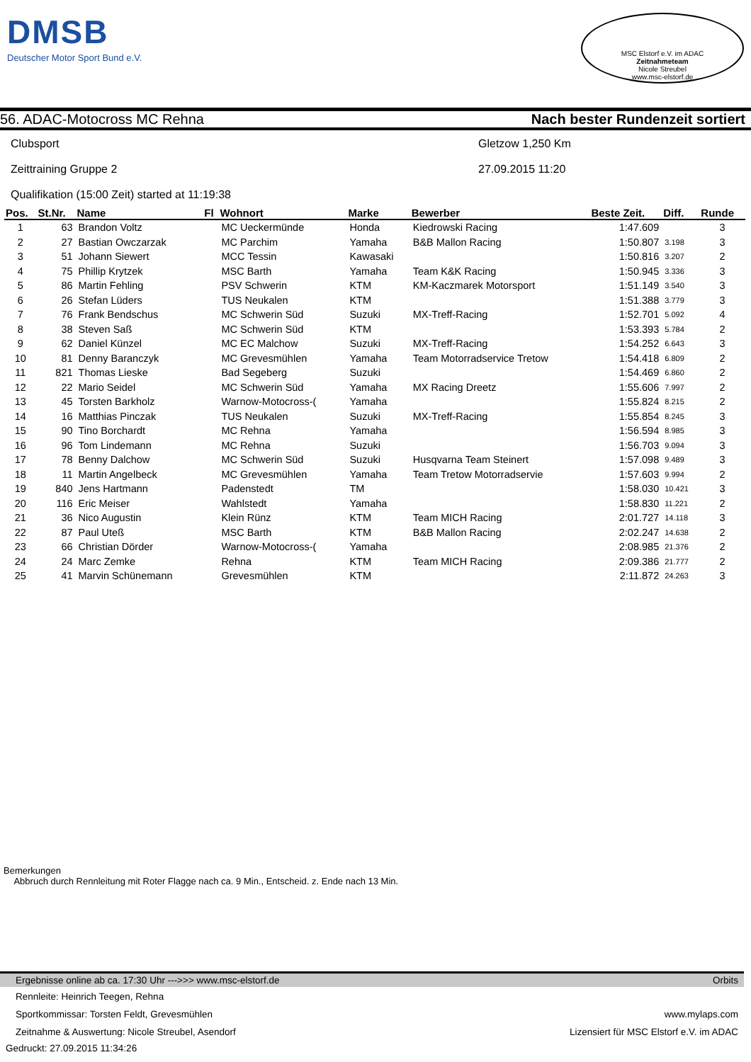DMSB
Deutscher Motor Sport Bund e.V.
MSC Elstorf e.V. im ADAC
Zeitnahmeteam
Nicole Streubel
www.msc-elstorf.de
56. ADAC-Motocross MC Rehna
Nach bester Rundenzeit sortiert
Clubsport Gletzow 1,250 Km
Zeittraining Gruppe 2 27.09.2015 11:20
Qualifikation (15:00 Zeit) started at 11:19:38
| Pos. | St.Nr. | Name | Fl | Wohnort | Marke | Bewerber | Beste Zeit. | Diff. | Runde |
| --- | --- | --- | --- | --- | --- | --- | --- | --- | --- |
| 1 | 63 | Brandon Voltz | | MC Ueckermünde | Honda | Kiedrowski Racing | 1:47.609 | | 3 |
| 2 | 27 | Bastian Owczarzak | | MC Parchim | Yamaha | B&B Mallon Racing | 1:50.807 | 3.198 | 3 |
| 3 | 51 | Johann Siewert | | MCC Tessin | Kawasaki | | 1:50.816 | 3.207 | 2 |
| 4 | 75 | Phillip Krytzek | | MSC Barth | Yamaha | Team K&K Racing | 1:50.945 | 3.336 | 3 |
| 5 | 86 | Martin Fehling | | PSV Schwerin | KTM | KM-Kaczmarek Motorsport | 1:51.149 | 3.540 | 3 |
| 6 | 26 | Stefan Lüders | | TUS Neukalen | KTM | | 1:51.388 | 3.779 | 3 |
| 7 | 76 | Frank Bendschus | | MC Schwerin Süd | Suzuki | MX-Treff-Racing | 1:52.701 | 5.092 | 4 |
| 8 | 38 | Steven Saß | | MC Schwerin Süd | KTM | | 1:53.393 | 5.784 | 2 |
| 9 | 62 | Daniel Künzel | | MC EC Malchow | Suzuki | MX-Treff-Racing | 1:54.252 | 6.643 | 3 |
| 10 | 81 | Denny Baranczyk | | MC Grevesmühlen | Yamaha | Team Motorradservice Tretow | 1:54.418 | 6.809 | 2 |
| 11 | 821 | Thomas Lieske | | Bad Segeberg | Suzuki | | 1:54.469 | 6.860 | 2 |
| 12 | 22 | Mario Seidel | | MC Schwerin Süd | Yamaha | MX Racing Dreetz | 1:55.606 | 7.997 | 2 |
| 13 | 45 | Torsten Barkholz | | Warnow-Motocross-( | Yamaha | | 1:55.824 | 8.215 | 2 |
| 14 | 16 | Matthias Pinczak | | TUS Neukalen | Suzuki | MX-Treff-Racing | 1:55.854 | 8.245 | 3 |
| 15 | 90 | Tino Borchardt | | MC Rehna | Yamaha | | 1:56.594 | 8.985 | 3 |
| 16 | 96 | Tom Lindemann | | MC Rehna | Suzuki | | 1:56.703 | 9.094 | 3 |
| 17 | 78 | Benny Dalchow | | MC Schwerin Süd | Suzuki | Husqvarna Team Steinert | 1:57.098 | 9.489 | 3 |
| 18 | 11 | Martin Angelbeck | | MC Grevesmühlen | Yamaha | Team Tretow Motorradservie | 1:57.603 | 9.994 | 2 |
| 19 | 840 | Jens Hartmann | | Padenstedt | TM | | 1:58.030 | 10.421 | 3 |
| 20 | 116 | Eric Meiser | | Wahlstedt | Yamaha | | 1:58.830 | 11.221 | 2 |
| 21 | 36 | Nico Augustin | | Klein Rünz | KTM | Team MICH Racing | 2:01.727 | 14.118 | 3 |
| 22 | 87 | Paul Uteß | | MSC Barth | KTM | B&B Mallon Racing | 2:02.247 | 14.638 | 2 |
| 23 | 66 | Christian Dörder | | Warnow-Motocross-( | Yamaha | | 2:08.985 | 21.376 | 2 |
| 24 | 24 | Marc Zemke | | Rehna | KTM | Team MICH Racing | 2:09.386 | 21.777 | 2 |
| 25 | 41 | Marvin Schünemann | | Grevesmühlen | KTM | | 2:11.872 | 24.263 | 3 |
Bemerkungen
Abbruch durch Rennleitung mit Roter Flagge nach ca. 9 Min., Entscheid. z. Ende nach 13 Min.
Ergebnisse online ab ca. 17:30 Uhr --->>> www.msc-elstorf.de Orbits
Rennleite: Heinrich Teegen, Rehna
Sportkommissar: Torsten Feldt, Grevesmühlen www.mylaps.com
Zeitnahme & Auswertung: Nicole Streubel, Asendorf Lizensiert für MSC Elstorf e.V. im ADAC
Gedruckt: 27.09.2015 11:34:26